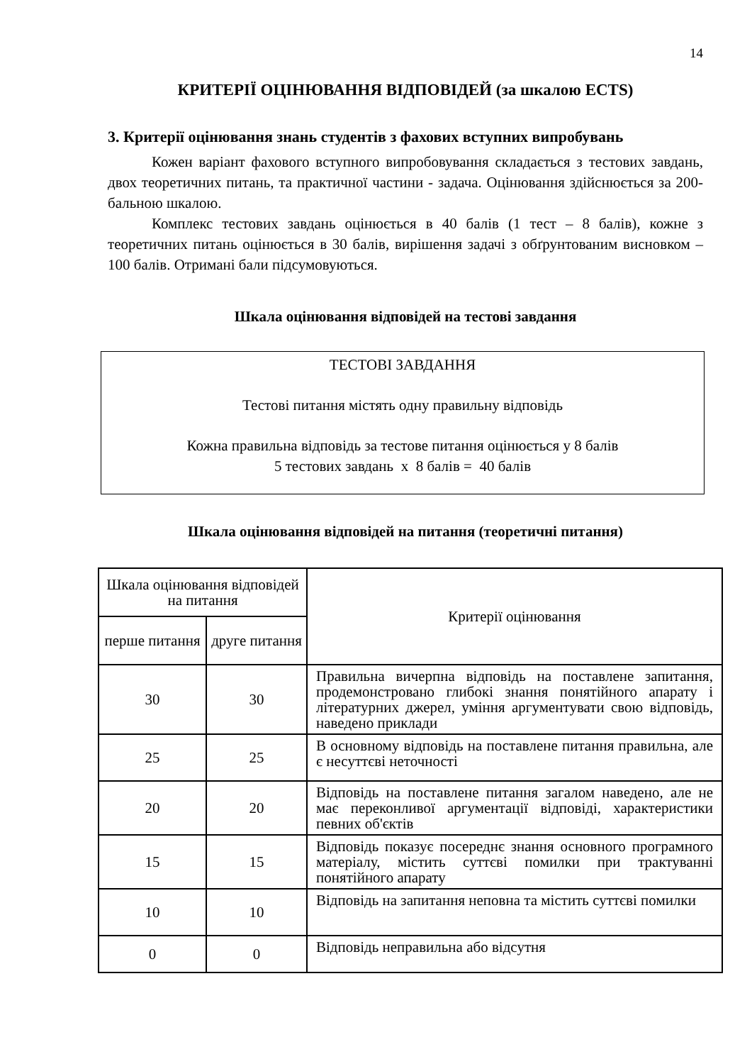14
КРИТЕРІЇ ОЦІНЮВАННЯ ВІДПОВІДЕЙ (за шкалою ECTS)
3. Критерії оцінювання знань студентів з фахових вступних випробувань
Кожен варіант фахового вступного випробовування складається з тестових завдань, двох теоретичних питань, та практичної частини - задача. Оцінювання здійснюється за 200-бальною шкалою.
Комплекс тестових завдань оцінюється в 40 балів (1 тест – 8 балів), кожне з теоретичних питань оцінюється в 30 балів, вирішення задачі з обґрунтованим висновком – 100 балів. Отримані бали підсумовуються.
Шкала оцінювання відповідей на тестові завдання
ТЕСТОВІ ЗАВДАННЯ
Тестові питання містять одну правильну відповідь
Кожна правильна відповідь за тестове питання оцінюється у 8 балів
5 тестових завдань х 8 балів = 40 балів
Шкала оцінювання відповідей на питання (теоретичні питання)
| Шкала оцінювання відповідей на питання | | Критерії оцінювання |
| --- | --- | --- |
| перше питання | друге питання | |
| 30 | 30 | Правильна вичерпна відповідь на поставлене запитання, продемонстровано глибокі знання понятійного апарату і літературних джерел, уміння аргументувати свою відповідь, наведено приклади |
| 25 | 25 | В основному відповідь на поставлене питання правильна, але є несуттєві неточності |
| 20 | 20 | Відповідь на поставлене питання загалом наведено, але не має переконливої аргументації відповіді, характеристики певних об'єктів |
| 15 | 15 | Відповідь показує посереднє знання основного програмного матеріалу, містить суттєві помилки при трактуванні понятійного апарату |
| 10 | 10 | Відповідь на запитання неповна та містить суттєві помилки |
| 0 | 0 | Відповідь неправильна або відсутня |